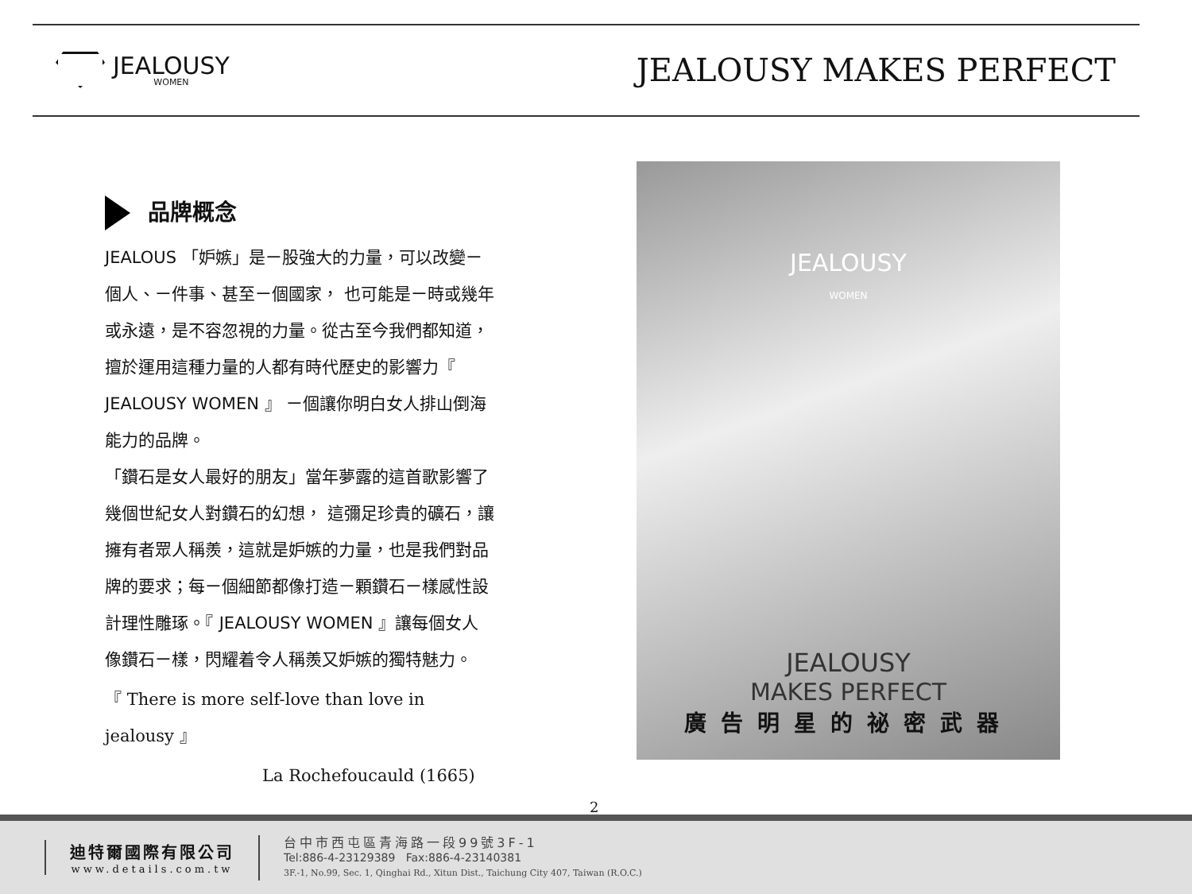JEALOUSY
WOMEN
JEALOUSY MAKES PERFECT
品牌概念
JEALOUS 「妒嫉」是ㄧ股強大的力量，可以改變ㄧ個人、ㄧ件事、甚至ㄧ個國家， 也可能是ㄧ時或幾年或永遠，是不容忽視的力量。從古至今我們都知道，擅於運用這種力量的人都有時代歷史的影響力『 JEALOUSY WOMEN 』 ㄧ個讓你明白女人排山倒海能力的品牌。
「鑽石是女人最好的朋友」當年夢露的這首歌影響了幾個世紀女人對鑽石的幻想， 這彌足珍貴的礦石，讓擁有者眾人稱羨，這就是妒嫉的力量，也是我們對品牌的要求；每ㄧ個細節都像打造ㄧ顆鑽石ㄧ樣感性設計理性雕琢。『 JEALOUSY WOMEN 』讓每個女人像鑽石ㄧ樣，閃耀着令人稱羨又妒嫉的獨特魅力。
『 There is more self-love than love in jealousy 』
La Rochefoucauld (1665)
JEALOUSY
WOMEN
JEALOUSY
MAKES PERFECT
廣告明星的祕密武器
2
迪特爾國際有限公司
www.details.com.tw
台中市西屯區青海路一段99號3F-1
Tel:886-4-23129389 Fax:886-4-23140381
3F.-1, No.99, Sec. 1, Qinghai Rd., Xitun Dist., Taichung City 407, Taiwan (R.O.C.)